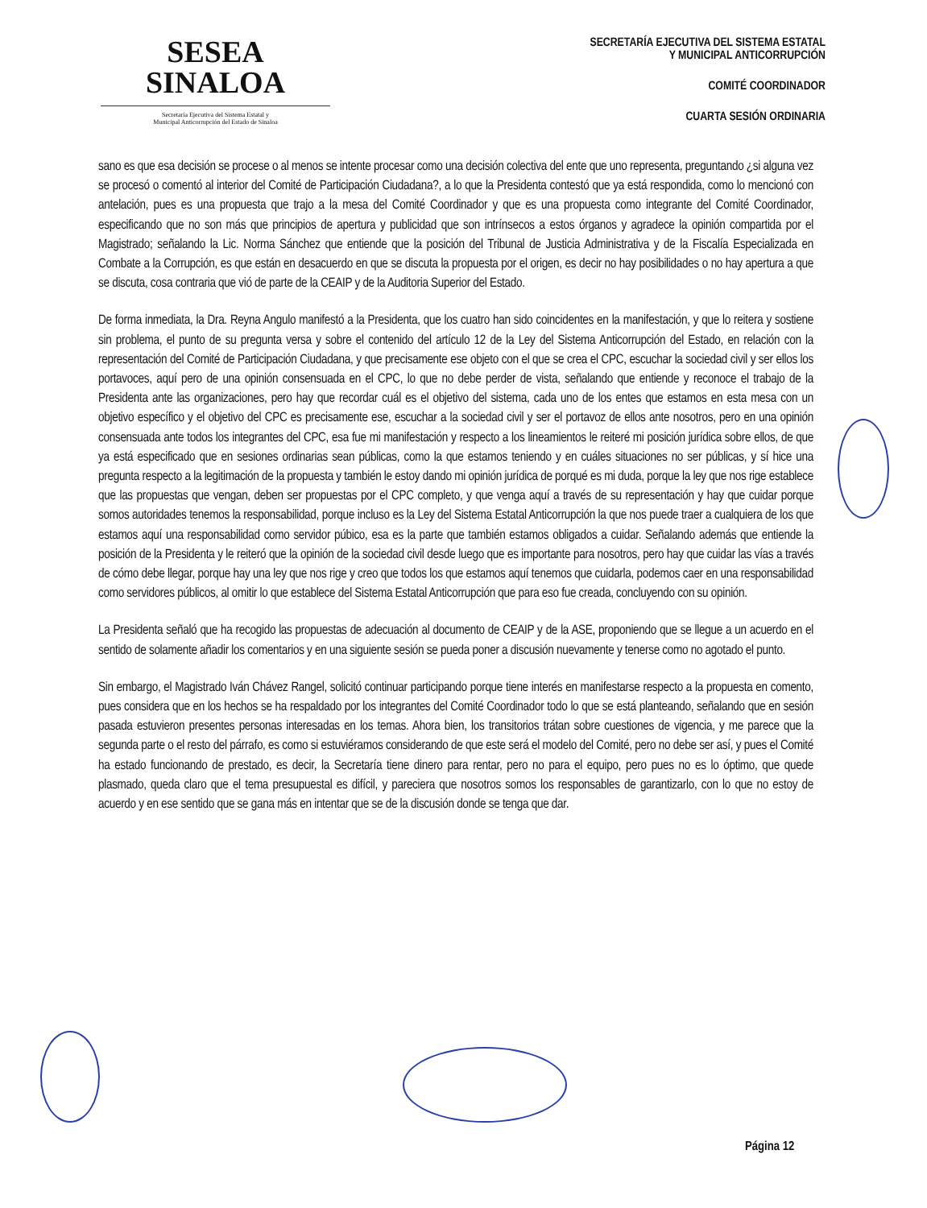SESEA
SINALOA
Secretaría Ejecutiva del Sistema Estatal y
Municipal Anticorrupción del Estado de Sinaloa
SECRETARÍA EJECUTIVA DEL SISTEMA ESTATAL
Y MUNICIPAL ANTICORRUPCIÓN
COMITÉ COORDINADOR
CUARTA SESIÓN ORDINARIA
sano es que esa decisión se procese o al menos se intente procesar como una decisión colectiva del ente que uno representa, preguntando ¿si alguna vez se procesó o comentó al interior del Comité de Participación Ciudadana?, a lo que la Presidenta contestó que ya está respondida, como lo mencionó con antelación, pues es una propuesta que trajo a la mesa del Comité Coordinador y que es una propuesta como integrante del Comité Coordinador, especificando que no son más que principios de apertura y publicidad que son intrínsecos a estos órganos y agradece la opinión compartida por el Magistrado; señalando la Lic. Norma Sánchez que entiende que la posición del Tribunal de Justicia Administrativa y de la Fiscalía Especializada en Combate a la Corrupción, es que están en desacuerdo en que se discuta la propuesta por el origen, es decir no hay posibilidades o no hay apertura a que se discuta, cosa contraria que vió de parte de la CEAIP y de la Auditoria Superior del Estado.
De forma inmediata, la Dra. Reyna Angulo manifestó a la Presidenta, que los cuatro han sido coincidentes en la manifestación, y que lo reitera y sostiene sin problema, el punto de su pregunta versa y sobre el contenido del artículo 12 de la Ley del Sistema Anticorrupción del Estado, en relación con la representación del Comité de Participación Ciudadana, y que precisamente ese objeto con el que se crea el CPC, escuchar la sociedad civil y ser ellos los portavoces, aquí pero de una opinión consensuada en el CPC, lo que no debe perder de vista, señalando que entiende y reconoce el trabajo de la Presidenta ante las organizaciones, pero hay que recordar cuál es el objetivo del sistema, cada uno de los entes que estamos en esta mesa con un objetivo específico y el objetivo del CPC es precisamente ese, escuchar a la sociedad civil y ser el portavoz de ellos ante nosotros, pero en una opinión consensuada ante todos los integrantes del CPC, esa fue mi manifestación y respecto a los lineamientos le reiteré mi posición jurídica sobre ellos, de que ya está especificado que en sesiones ordinarias sean públicas, como la que estamos teniendo y en cuáles situaciones no ser públicas, y sí hice una pregunta respecto a la legitimación de la propuesta y también le estoy dando mi opinión jurídica de porqué es mi duda, porque la ley que nos rige establece que las propuestas que vengan, deben ser propuestas por el CPC completo, y que venga aquí a través de su representación y hay que cuidar porque somos autoridades tenemos la responsabilidad, porque incluso es la Ley del Sistema Estatal Anticorrupción la que nos puede traer a cualquiera de los que estamos aquí una responsabilidad como servidor púbico, esa es la parte que también estamos obligados a cuidar. Señalando además que entiende la posición de la Presidenta y le reiteró que la opinión de la sociedad civil desde luego que es importante para nosotros, pero hay que cuidar las vías a través de cómo debe llegar, porque hay una ley que nos rige y creo que todos los que estamos aquí tenemos que cuidarla, podemos caer en una responsabilidad como servidores públicos, al omitir lo que establece del Sistema Estatal Anticorrupción que para eso fue creada, concluyendo con su opinión.
La Presidenta señaló que ha recogido las propuestas de adecuación al documento de CEAIP y de la ASE, proponiendo que se llegue a un acuerdo en el sentido de solamente añadir los comentarios y en una siguiente sesión se pueda poner a discusión nuevamente y tenerse como no agotado el punto.
Sin embargo, el Magistrado Iván Chávez Rangel, solicitó continuar participando porque tiene interés en manifestarse respecto a la propuesta en comento, pues considera que en los hechos se ha respaldado por los integrantes del Comité Coordinador todo lo que se está planteando, señalando que en sesión pasada estuvieron presentes personas interesadas en los temas. Ahora bien, los transitorios trátan sobre cuestiones de vigencia, y me parece que la segunda parte o el resto del párrafo, es como si estuviéramos considerando de que este será el modelo del Comité, pero no debe ser así, y pues el Comité ha estado funcionando de prestado, es decir, la Secretaría tiene dinero para rentar, pero no para el equipo, pero pues no es lo óptimo, que quede plasmado, queda claro que el tema presupuestal es difícil, y pareciera que nosotros somos los responsables de garantizarlo, con lo que no estoy de acuerdo y en ese sentido que se gana más en intentar que se de la discusión donde se tenga que dar.
Página 12